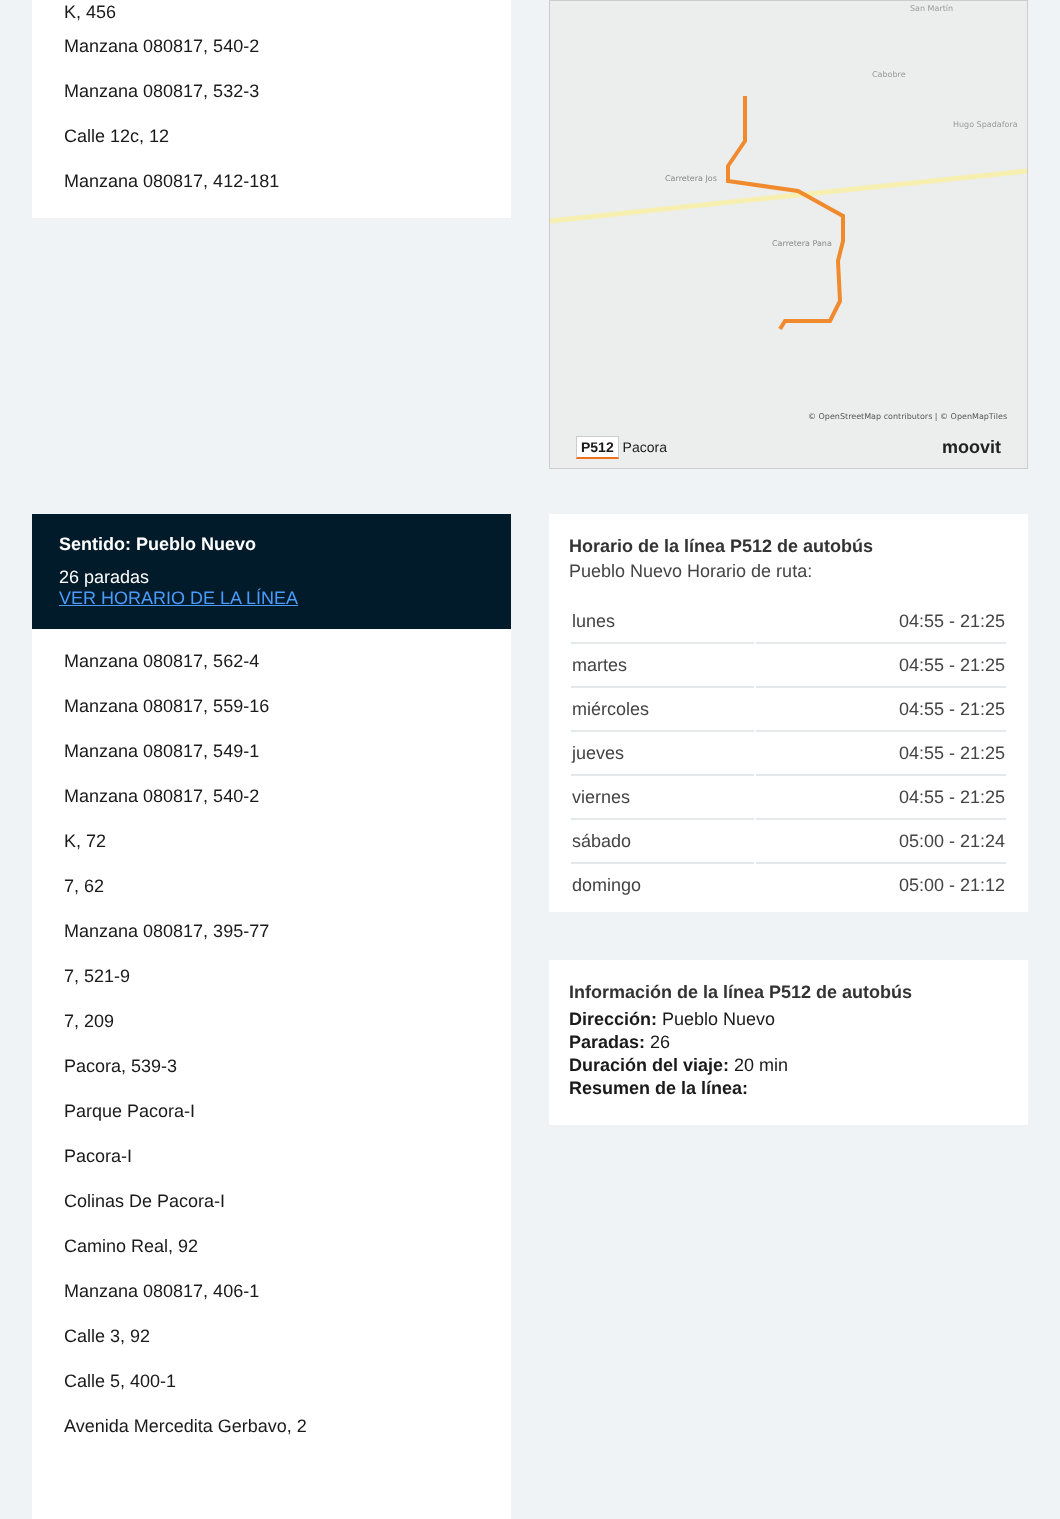K, 456
Manzana 080817, 540-2
Manzana 080817, 532-3
Calle 12c, 12
Manzana 080817, 412-181
Sentido: Pueblo Nuevo
26 paradas
VER HORARIO DE LA LÍNEA
Manzana 080817, 562-4
Manzana 080817, 559-16
Manzana 080817, 549-1
Manzana 080817, 540-2
K, 72
7, 62
Manzana 080817, 395-77
7, 521-9
7, 209
Pacora, 539-3
Parque Pacora-I
Pacora-I
Colinas De Pacora-I
Camino Real, 92
Manzana 080817, 406-1
Calle 3, 92
Calle 5, 400-1
Avenida Mercedita Gerbavo, 2
San Martín
Cabobre
Hugo Spadafora
Carretera Jos
Carretera Pana
© OpenStreetMap contributors | © OpenMapTiles
P512 Pacora moovit
Horario de la línea P512 de autobús
Pueblo Nuevo Horario de ruta:
| lunes | 04:55 - 21:25 |
| martes | 04:55 - 21:25 |
| miércoles | 04:55 - 21:25 |
| jueves | 04:55 - 21:25 |
| viernes | 04:55 - 21:25 |
| sábado | 05:00 - 21:24 |
| domingo | 05:00 - 21:12 |
Información de la línea P512 de autobús
Dirección: Pueblo Nuevo
Paradas: 26
Duración del viaje: 20 min
Resumen de la línea: